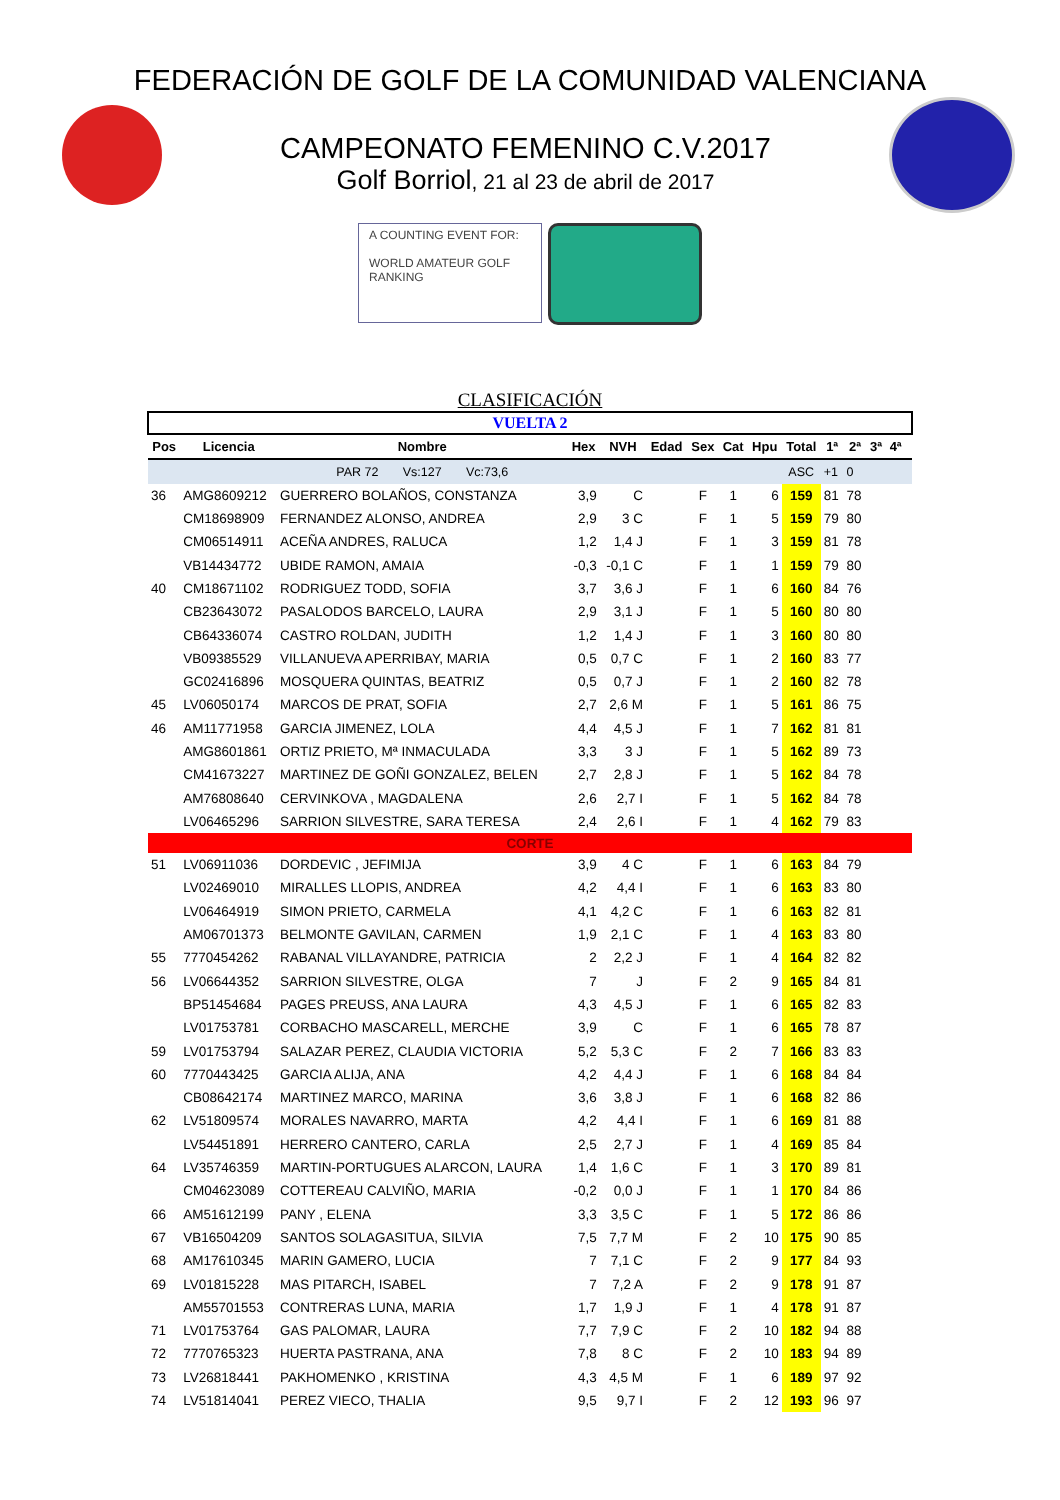FEDERACIÓN DE GOLF DE LA COMUNIDAD VALENCIANA
CAMPEONATO FEMENINO C.V.2017
Golf Borriol, 21 al 23 de abril de 2017
A COUNTING EVENT FOR:
WORLD AMATEUR GOLF RANKING
CLASIFICACIÓN
| VUELTA 2 | | | | | | | | | | | | | | |
| Pos | Licencia | Nombre | Hex | NVH | Edad | Sex | Cat | Hpu | Total | 1ª | 2ª | 3ª | 4ª | |
| | | PAR 72 Vs:127 Vc:73,6 | | | | | | | ASC | +1 | 0 | | | |
| 36 | AMG8609212 | GUERRERO BOLAÑOS, CONSTANZA | 3,9 | C | | F | 1 | 6 | 159 | 81 | 78 | | | |
| | CM18698909 | FERNANDEZ ALONSO, ANDREA | 2,9 | 3 C | | F | 1 | 5 | 159 | 79 | 80 | | | |
| | CM06514911 | ACEÑA ANDRES, RALUCA | 1,2 | 1,4 J | | F | 1 | 3 | 159 | 81 | 78 | | | |
| | VB14434772 | UBIDE RAMON, AMAIA | -0,3 | -0,1 C | | F | 1 | 1 | 159 | 79 | 80 | | | |
| 40 | CM18671102 | RODRIGUEZ TODD, SOFIA | 3,7 | 3,6 J | | F | 1 | 6 | 160 | 84 | 76 | | | |
| | CB23643072 | PASALODOS BARCELO, LAURA | 2,9 | 3,1 J | | F | 1 | 5 | 160 | 80 | 80 | | | |
| | CB64336074 | CASTRO ROLDAN, JUDITH | 1,2 | 1,4 J | | F | 1 | 3 | 160 | 80 | 80 | | | |
| | VB09385529 | VILLANUEVA APERRIBAY, MARIA | 0,5 | 0,7 C | | F | 1 | 2 | 160 | 83 | 77 | | | |
| | GC02416896 | MOSQUERA QUINTAS, BEATRIZ | 0,5 | 0,7 J | | F | 1 | 2 | 160 | 82 | 78 | | | |
| 45 | LV06050174 | MARCOS DE PRAT, SOFIA | 2,7 | 2,6 M | | F | 1 | 5 | 161 | 86 | 75 | | | |
| 46 | AM11771958 | GARCIA JIMENEZ, LOLA | 4,4 | 4,5 J | | F | 1 | 7 | 162 | 81 | 81 | | | |
| | AMG8601861 | ORTIZ PRIETO, Mª INMACULADA | 3,3 | 3 J | | F | 1 | 5 | 162 | 89 | 73 | | | |
| | CM41673227 | MARTINEZ DE GOÑI GONZALEZ, BELEN | 2,7 | 2,8 J | | F | 1 | 5 | 162 | 84 | 78 | | | |
| | AM76808640 | CERVINKOVA , MAGDALENA | 2,6 | 2,7 I | | F | 1 | 5 | 162 | 84 | 78 | | | |
| | LV06465296 | SARRION SILVESTRE, SARA TERESA | 2,4 | 2,6 I | | F | 1 | 4 | 162 | 79 | 83 | | | |
| CORTE | | | | | | | | | | | | | | |
| 51 | LV06911036 | DORDEVIC , JEFIMIJA | 3,9 | 4 C | | F | 1 | 6 | 163 | 84 | 79 | | | |
| | LV02469010 | MIRALLES LLOPIS, ANDREA | 4,2 | 4,4 I | | F | 1 | 6 | 163 | 83 | 80 | | | |
| | LV06464919 | SIMON PRIETO, CARMELA | 4,1 | 4,2 C | | F | 1 | 6 | 163 | 82 | 81 | | | |
| | AM06701373 | BELMONTE GAVILAN, CARMEN | 1,9 | 2,1 C | | F | 1 | 4 | 163 | 83 | 80 | | | |
| 55 | 7770454262 | RABANAL VILLAYANDRE, PATRICIA | 2 | 2,2 J | | F | 1 | 4 | 164 | 82 | 82 | | | |
| 56 | LV06644352 | SARRION SILVESTRE, OLGA | 7 | J | | F | 2 | 9 | 165 | 84 | 81 | | | |
| | BP51454684 | PAGES PREUSS, ANA LAURA | 4,3 | 4,5 J | | F | 1 | 6 | 165 | 82 | 83 | | | |
| | LV01753781 | CORBACHO MASCARELL, MERCHE | 3,9 | C | | F | 1 | 6 | 165 | 78 | 87 | | | |
| 59 | LV01753794 | SALAZAR PEREZ, CLAUDIA VICTORIA | 5,2 | 5,3 C | | F | 2 | 7 | 166 | 83 | 83 | | | |
| 60 | 7770443425 | GARCIA ALIJA, ANA | 4,2 | 4,4 J | | F | 1 | 6 | 168 | 84 | 84 | | | |
| | CB08642174 | MARTINEZ MARCO, MARINA | 3,6 | 3,8 J | | F | 1 | 6 | 168 | 82 | 86 | | | |
| 62 | LV51809574 | MORALES NAVARRO, MARTA | 4,2 | 4,4 I | | F | 1 | 6 | 169 | 81 | 88 | | | |
| | LV54451891 | HERRERO CANTERO, CARLA | 2,5 | 2,7 J | | F | 1 | 4 | 169 | 85 | 84 | | | |
| 64 | LV35746359 | MARTIN-PORTUGUES ALARCON, LAURA | 1,4 | 1,6 C | | F | 1 | 3 | 170 | 89 | 81 | | | |
| | CM04623089 | COTTEREAU CALVIÑO, MARIA | -0,2 | 0,0 J | | F | 1 | 1 | 170 | 84 | 86 | | | |
| 66 | AM51612199 | PANY , ELENA | 3,3 | 3,5 C | | F | 1 | 5 | 172 | 86 | 86 | | | |
| 67 | VB16504209 | SANTOS SOLAGASITUA, SILVIA | 7,5 | 7,7 M | | F | 2 | 10 | 175 | 90 | 85 | | | |
| 68 | AM17610345 | MARIN GAMERO, LUCIA | 7 | 7,1 C | | F | 2 | 9 | 177 | 84 | 93 | | | |
| 69 | LV01815228 | MAS PITARCH, ISABEL | 7 | 7,2 A | | F | 2 | 9 | 178 | 91 | 87 | | | |
| | AM55701553 | CONTRERAS LUNA, MARIA | 1,7 | 1,9 J | | F | 1 | 4 | 178 | 91 | 87 | | | |
| 71 | LV01753764 | GAS PALOMAR, LAURA | 7,7 | 7,9 C | | F | 2 | 10 | 182 | 94 | 88 | | | |
| 72 | 7770765323 | HUERTA PASTRANA, ANA | 7,8 | 8 C | | F | 2 | 10 | 183 | 94 | 89 | | | |
| 73 | LV26818441 | PAKHOMENKO , KRISTINA | 4,3 | 4,5 M | | F | 1 | 6 | 189 | 97 | 92 | | | |
| 74 | LV51814041 | PEREZ VIECO, THALIA | 9,5 | 9,7 I | | F | 2 | 12 | 193 | 96 | 97 | | | |